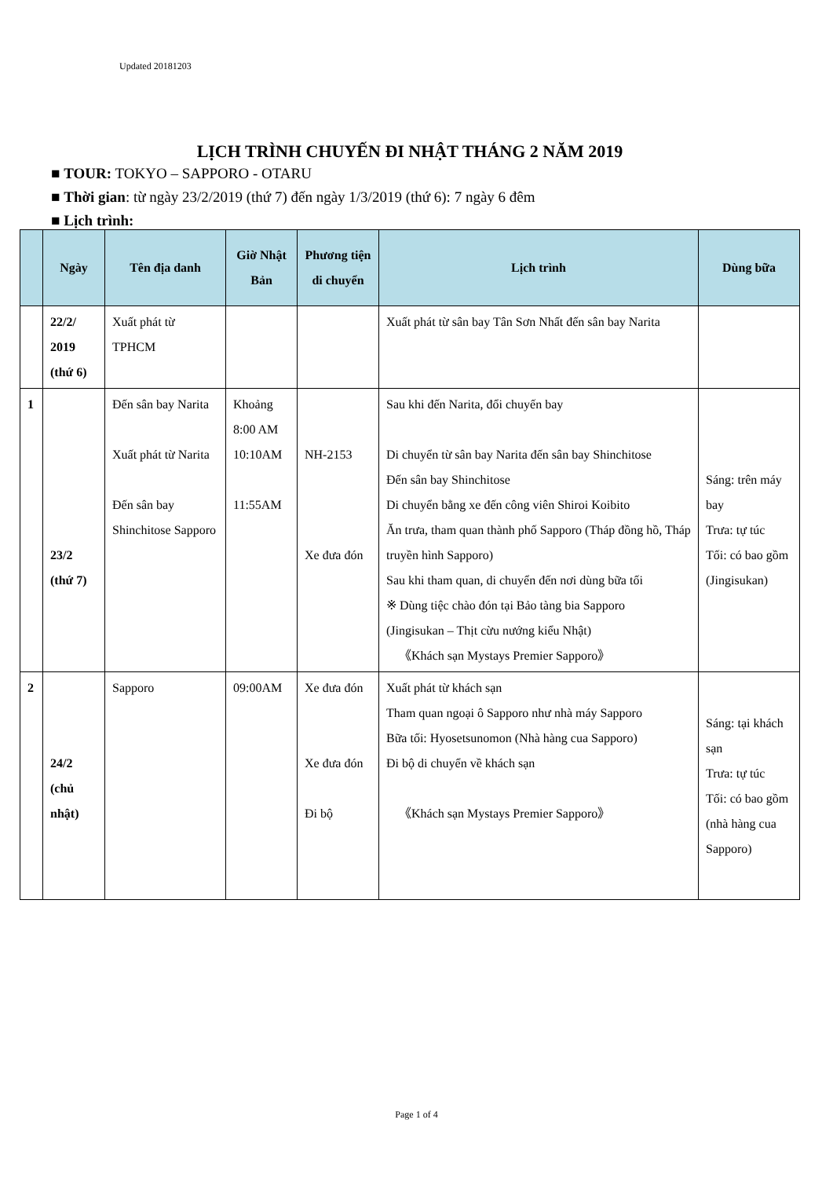Updated 20181203
LỊCH TRÌNH CHUYẾN ĐI NHẬT THÁNG 2 NĂM 2019
■ TOUR: TOKYO – SAPPORO - OTARU
■ Thời gian: từ ngày 23/2/2019 (thứ 7) đến ngày 1/3/2019 (thứ 6): 7 ngày 6 đêm
■ Lịch trình:
| | Ngày | Tên địa danh | Giờ Nhật Bản | Phương tiện di chuyển | Lịch trình | Dùng bữa |
| --- | --- | --- | --- | --- | --- | --- |
| | 22/2/ 2019 (thứ 6) | Xuất phát từ TPHCM | | | Xuất phát từ sân bay Tân Sơn Nhất đến sân bay Narita | |
| 1 | 23/2 (thứ 7) | Đến sân bay Narita Xuất phát từ Narita Đến sân bay Shinchitose Sapporo | Khoảng 8:00 AM 10:10AM 11:55AM | NH-2153 Xe đưa đón | Sau khi đến Narita, đổi chuyến bay Di chuyển từ sân bay Narita đến sân bay Shinchitose Đến sân bay Shinchitose Di chuyển bằng xe đến công viên Shiroi Koibito Ăn trưa, tham quan thành phố Sapporo (Tháp đồng hồ, Tháp truyền hình Sapporo) Sau khi tham quan, di chuyển đến nơi dùng bữa tối ※ Dùng tiệc chào đón tại Bảo tàng bia Sapporo (Jingisukan – Thịt cừu nướng kiểu Nhật) 《Khách sạn Mystays Premier Sapporo》 | Sáng: trên máy bay Trưa: tự túc Tối: có bao gồm (Jingisukan) |
| 2 | 24/2 (chủ nhật) | Sapporo | 09:00AM | Xe đưa đón Xe đưa đón Đi bộ | Xuất phát từ khách sạn Tham quan ngoại ô Sapporo như nhà máy Sapporo Bữa tối: Hyosetsunomon (Nhà hàng cua Sapporo) Đi bộ di chuyển về khách sạn 《Khách sạn Mystays Premier Sapporo》 | Sáng: tại khách sạn Trưa: tự túc Tối: có bao gồm (nhà hàng cua Sapporo) |
Page 1 of 4